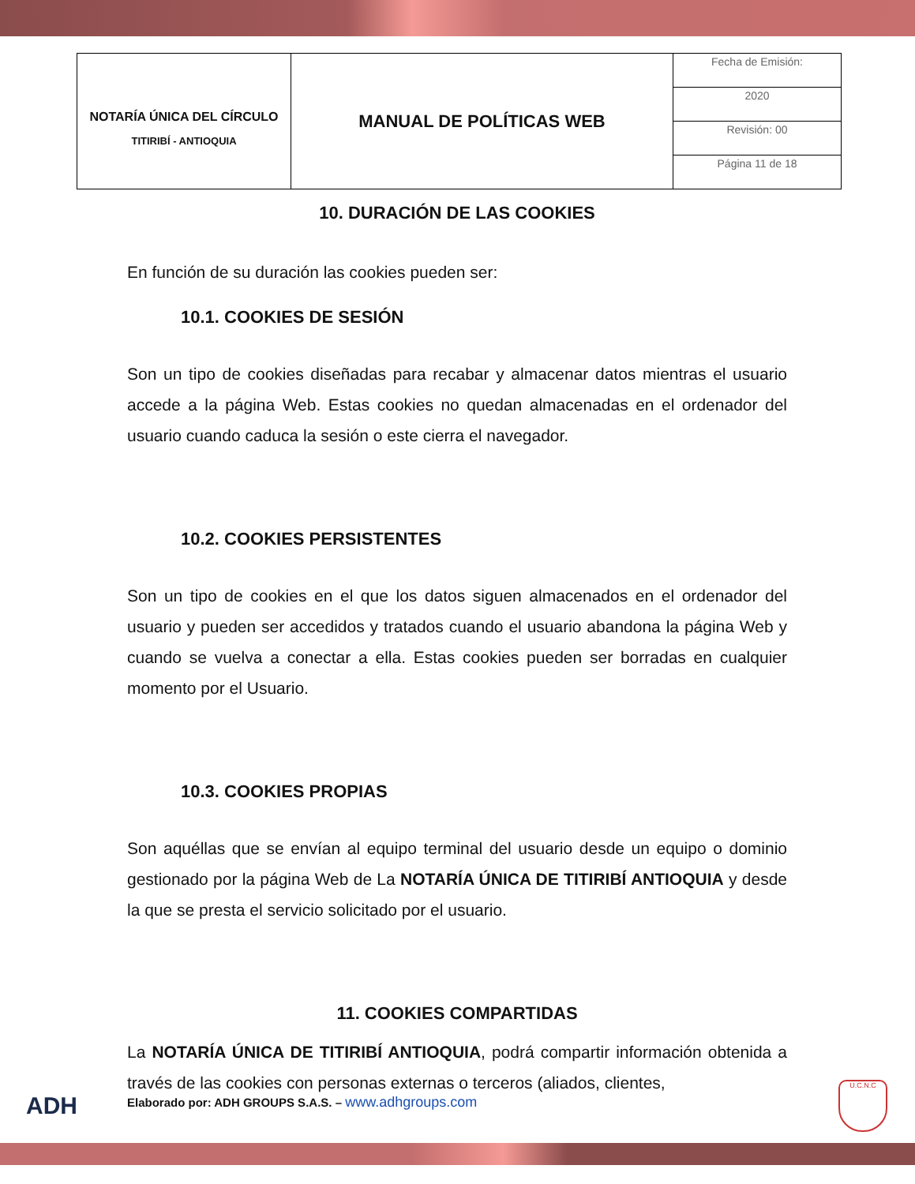| NOTARÍA ÚNICA DEL CÍRCULO TITIRIBÍ - ANTIOQUIA | MANUAL DE POLÍTICAS WEB | Fecha de Emisión: |
| | | 2020 |
| | | Revisión: 00 |
| | | Página 11 de 18 |
10. DURACIÓN DE LAS COOKIES
En función de su duración las cookies pueden ser:
10.1. COOKIES DE SESIÓN
Son un tipo de cookies diseñadas para recabar y almacenar datos mientras el usuario accede a la página Web. Estas cookies no quedan almacenadas en el ordenador del usuario cuando caduca la sesión o este cierra el navegador.
10.2. COOKIES PERSISTENTES
Son un tipo de cookies en el que los datos siguen almacenados en el ordenador del usuario y pueden ser accedidos y tratados cuando el usuario abandona la página Web y cuando se vuelva a conectar a ella. Estas cookies pueden ser borradas en cualquier momento por el Usuario.
10.3. COOKIES PROPIAS
Son aquéllas que se envían al equipo terminal del usuario desde un equipo o dominio gestionado por la página Web de La NOTARÍA ÚNICA DE TITIRIBÍ ANTIOQUIA y desde la que se presta el servicio solicitado por el usuario.
11. COOKIES COMPARTIDAS
La NOTARÍA ÚNICA DE TITIRIBÍ ANTIOQUIA, podrá compartir información obtenida a través de las cookies con personas externas o terceros (aliados, clientes,
ADH
Elaborado por: ADH GROUPS S.A.S. – www.adhgroups.com
U.C.N.C